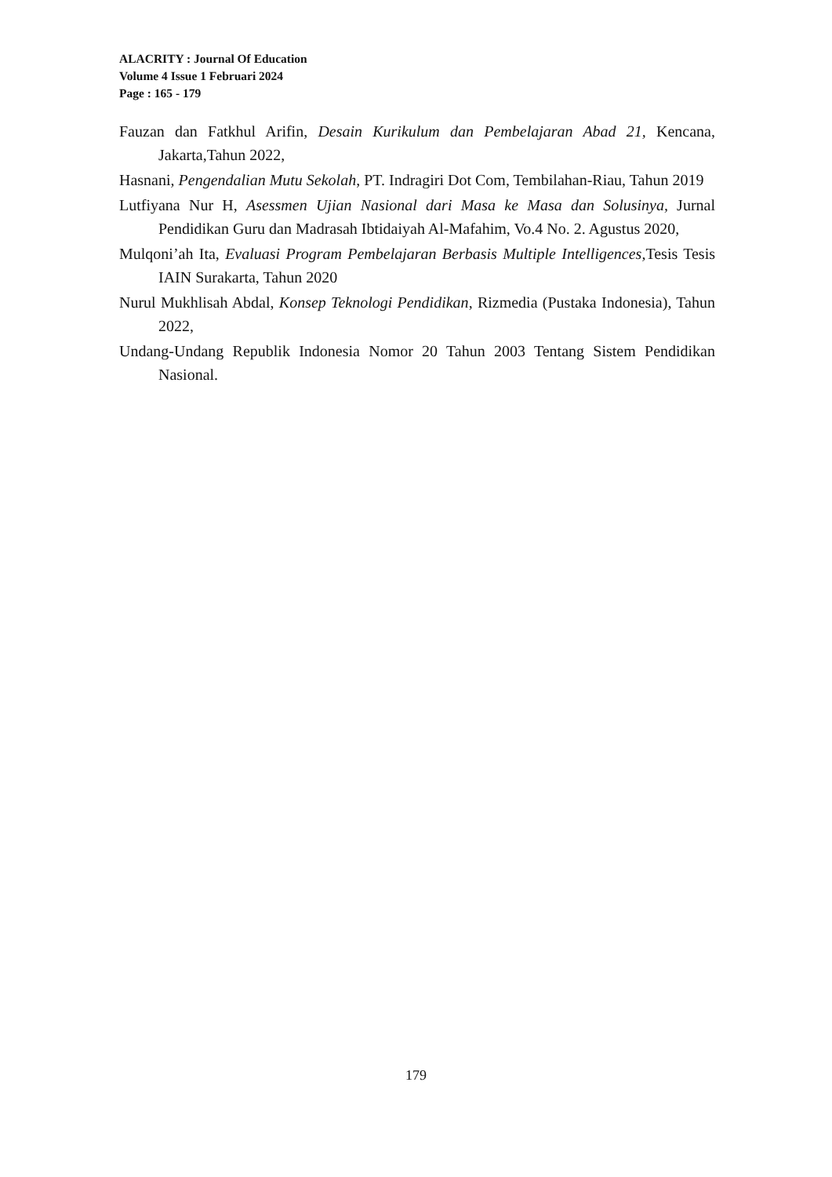ALACRITY : Journal Of Education
Volume 4 Issue 1 Februari 2024
Page : 165 - 179
Fauzan dan Fatkhul Arifin, Desain Kurikulum dan Pembelajaran Abad 21, Kencana, Jakarta,Tahun 2022,
Hasnani, Pengendalian Mutu Sekolah, PT. Indragiri Dot Com, Tembilahan-Riau, Tahun 2019
Lutfiyana Nur H, Asessmen Ujian Nasional dari Masa ke Masa dan Solusinya, Jurnal Pendidikan Guru dan Madrasah Ibtidaiyah Al-Mafahim, Vo.4 No. 2. Agustus 2020,
Mulqoni’ah Ita, Evaluasi Program Pembelajaran Berbasis Multiple Intelligences, Tesis Tesis IAIN Surakarta, Tahun 2020
Nurul Mukhlisah Abdal, Konsep Teknologi Pendidikan, Rizmedia (Pustaka Indonesia), Tahun 2022,
Undang-Undang Republik Indonesia Nomor 20 Tahun 2003 Tentang Sistem Pendidikan Nasional.
179